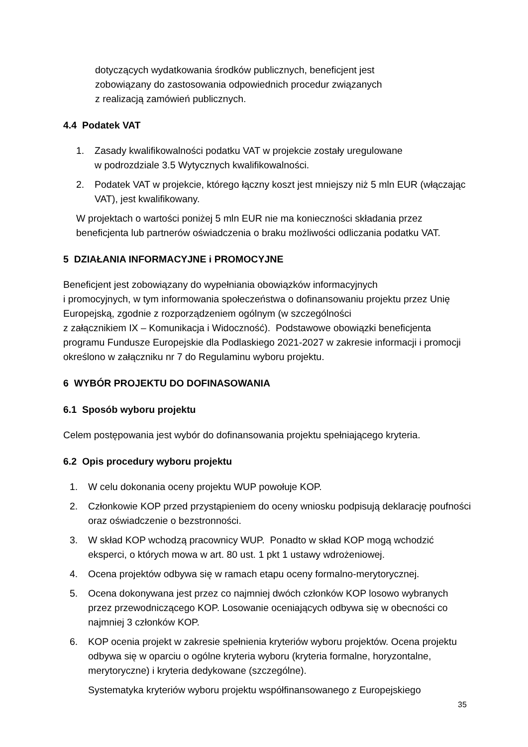dotyczących wydatkowania środków publicznych, beneficjent jest
zobowiązany do zastosowania odpowiednich procedur związanych
z realizacją zamówień publicznych.
4.4 Podatek VAT
1. Zasady kwalifikowalności podatku VAT w projekcie zostały uregulowane
w podrozdziale 3.5 Wytycznych kwalifikowalności.
2. Podatek VAT w projekcie, którego łączny koszt jest mniejszy niż 5 mln EUR (włączając VAT), jest kwalifikowany.
W projektach o wartości poniżej 5 mln EUR nie ma konieczności składania przez beneficjenta lub partnerów oświadczenia o braku możliwości odliczania podatku VAT.
5 DZIAŁANIA INFORMACYJNE i PROMOCYJNE
Beneficjent jest zobowiązany do wypełniania obowiązków informacyjnych
i promocyjnych, w tym informowania społeczeństwa o dofinansowaniu projektu przez Unię Europejską, zgodnie z rozporządzeniem ogólnym (w szczególności
z załącznikiem IX – Komunikacja i Widoczność). Podstawowe obowiązki beneficjenta programu Fundusze Europejskie dla Podlaskiego 2021-2027 w zakresie informacji i promocji określono w załączniku nr 7 do Regulaminu wyboru projektu.
6 WYBÓR PROJEKTU DO DOFINASOWANIA
6.1 Sposób wyboru projektu
Celem postępowania jest wybór do dofinansowania projektu spełniającego kryteria.
6.2 Opis procedury wyboru projektu
1. W celu dokonania oceny projektu WUP powołuje KOP.
2. Członkowie KOP przed przystąpieniem do oceny wniosku podpisują deklarację poufności oraz oświadczenie o bezstronności.
3. W skład KOP wchodzą pracownicy WUP. Ponadto w skład KOP mogą wchodzić eksperci, o których mowa w art. 80 ust. 1 pkt 1 ustawy wdrożeniowej.
4. Ocena projektów odbywa się w ramach etapu oceny formalno-merytorycznej.
5. Ocena dokonywana jest przez co najmniej dwóch członków KOP losowo wybranych przez przewodniczącego KOP. Losowanie oceniających odbywa się w obecności co najmniej 3 członków KOP.
6. KOP ocenia projekt w zakresie spełnienia kryteriów wyboru projektów. Ocena projektu odbywa się w oparciu o ogólne kryteria wyboru (kryteria formalne, horyzontalne, merytoryczne) i kryteria dedykowane (szczególne).
Systematyka kryteriów wyboru projektu współfinansowanego z Europejskiego
35